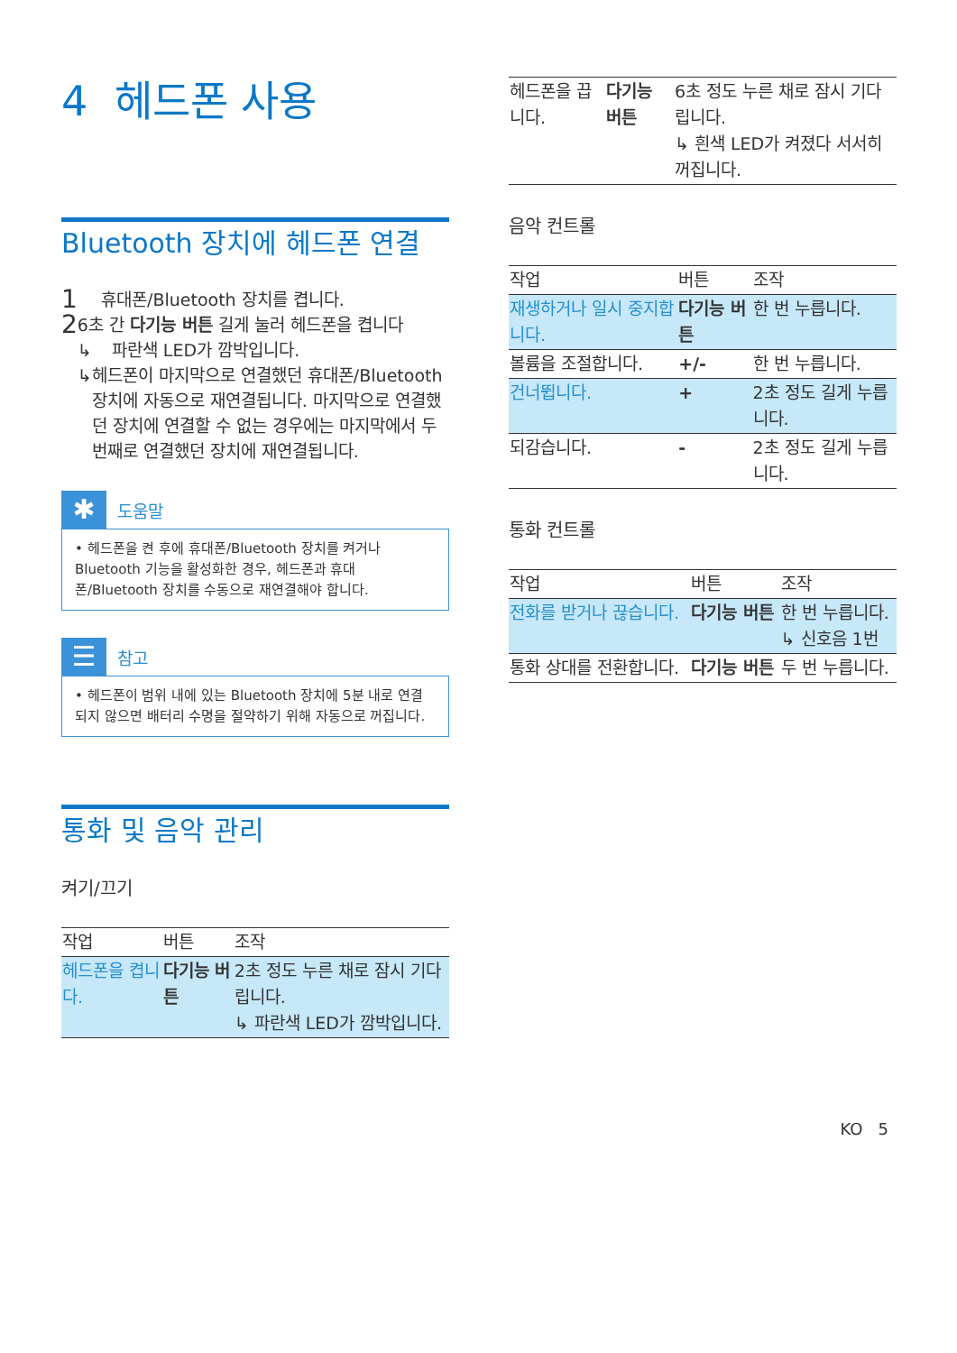4 헤드폰 사용
Bluetooth 장치에 헤드폰 연결
1 휴대폰/Bluetooth 장치를 켭니다.
2
6초 간 다기능 버튼 길게 눌러 헤드폰을 켭니다
↳ 파란색 LED가 깜박입니다.
↳ 헤드폰이 마지막으로 연결했던 휴대폰/Bluetooth 장치에 자동으로 재연결됩니다. 마지막으로 연결했던 장치에 연결할 수 없는 경우에는 마지막에서 두 번째로 연결했던 장치에 재연결됩니다.
✱
도움말
• 헤드폰을 켠 후에 휴대폰/Bluetooth 장치를 켜거나 Bluetooth 기능을 활성화한 경우, 헤드폰과 휴대폰/Bluetooth 장치를 수동으로 재연결해야 합니다.
☰
참고
• 헤드폰이 범위 내에 있는 Bluetooth 장치에 5분 내로 연결되지 않으면 배터리 수명을 절약하기 위해 자동으로 꺼집니다.
통화 및 음악 관리
켜기/끄기
| 작업 | 버튼 | 조작 |
| --- | --- | --- |
| 헤드폰을 켭니다. | 다기능 버튼 | 2초 정도 누른 채로 잠시 기다립니다. ↳ 파란색 LED가 깜박입니다. |
| 헤드폰을 끕니다. | 다기능 버튼 | 6초 정도 누른 채로 잠시 기다립니다. ↳ 흰색 LED가 켜졌다 서서히 꺼집니다. |
음악 컨트롤
| 작업 | 버튼 | 조작 |
| --- | --- | --- |
| 재생하거나 일시 중지합니다. | 다기능 버튼 | 한 번 누릅니다. |
| 볼륨을 조절합니다. | +/- | 한 번 누릅니다. |
| 건너뜁니다. | + | 2초 정도 길게 누릅니다. |
| 되감습니다. | - | 2초 정도 길게 누릅니다. |
통화 컨트롤
| 작업 | 버튼 | 조작 |
| --- | --- | --- |
| 전화를 받거나 끊습니다. | 다기능 버튼 | 한 번 누릅니다. ↳ 신호음 1번 |
| 통화 상대를 전환합니다. | 다기능 버튼 | 두 번 누릅니다. |
KO 5